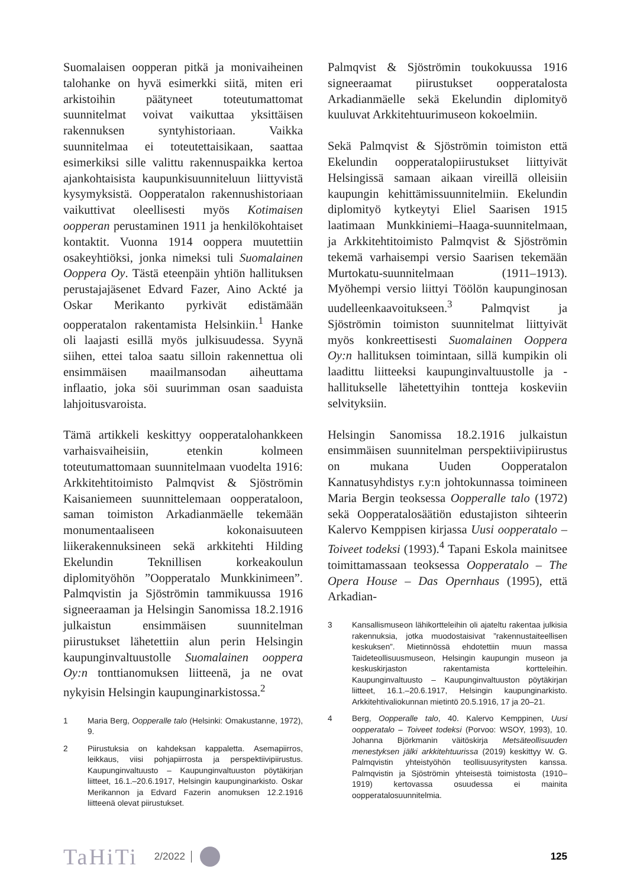Suomalaisen oopperan pitkä ja monivaiheinen talohanke on hyvä esimerkki siitä, miten eri arkistoihin päätyneet toteutumattomat suunnitelmat voivat vaikuttaa yksittäisen rakennuksen syntyhistoriaan. Vaikka suunnitelmaa ei toteutettaisikaan, saattaa esimerkiksi sille valittu rakennuspaikka kertoa ajankohtaisista kaupunkisuunniteluun liittyvistä kysymyksistä. Oopperatalon rakennushistoriaan vaikuttivat oleellisesti myös Kotimaisen oopperan perustaminen 1911 ja henkilökohtaiset kontaktit. Vuonna 1914 ooppera muutettiin osakeyhtiöksi, jonka nimeksi tuli Suomalainen Ooppera Oy. Tästä eteenpäin yhtiön hallituksen perustajajäsenet Edvard Fazer, Aino Ackté ja Oskar Merikanto pyrkivät edistämään oopperatalon rakentamista Helsinkiin.<sup>1</sup> Hanke oli laajasti esillä myös julkisuudessa. Syynä siihen, ettei taloa saatu silloin rakennettua oli ensimmäisen maailmansodan aiheuttama inflaatio, joka söi suurimman osan saaduista lahjoitusvaroista.
Tämä artikkeli keskittyy oopperatalohankkeen varhaisvaiheisiin, etenkin kolmeen toteutumattomaan suunnitelmaan vuodelta 1916: Arkkitehtitoimisto Palmqvist & Sjöströmin Kaisaniemeen suunnittelemaan oopperataloon, saman toimiston Arkadianmäelle tekemään monumentaaliseen kokonaisuuteen liikerakennuksineen sekä arkkitehti Hilding Ekelundin Teknillisen korkeakoulun diplomityöhön ”Oopperatalo Munkkinimeen”. Palmqvistin ja Sjöströmin tammikuussa 1916 signeeraaman ja Helsingin Sanomissa 18.2.1916 julkaistun ensimmäisen suunnitelman piirustukset lähetettiin alun perin Helsingin kaupunginvaltuustolle Suomalainen ooppera Oy:n tonttianomuksen liitteenä, ja ne ovat nykyisin Helsingin kaupunginarkistossa.<sup>2</sup>
1 Maria Berg, Oopperalle talo (Helsinki: Omakustanne, 1972), 9.
2 Piirustuksia on kahdeksan kappaletta. Asemapiirros, leikkaus, viisi pohjapiirrosta ja perspektiivipiirustus. Kaupunginvaltuusto – Kaupunginvaltuuston pöytäkirjan liitteet, 16.1.–20.6.1917, Helsingin kaupunginarkisto. Oskar Merikannon ja Edvard Fazerin anomuksen 12.2.1916 liitteenä olevat piirustukset.
Palmqvist & Sjöströmin toukokuussa 1916 signeeraamat piirustukset oopperatalosta Arkadianmäelle sekä Ekelundin diplomityö kuuluvat Arkkitehtuurimuseon kokoelmiin.
Sekä Palmqvist & Sjöströmin toimiston että Ekelundin oopperatalopiirustukset liittyivät Helsingissä samaan aikaan vireillä olleisiin kaupungin kehittämissuunnitelmiin. Ekelundin diplomityö kytkeytyi Eliel Saarisen 1915 laatimaan Munkkiniemi–Haaga-suunnitelmaan, ja Arkkitehtitoimisto Palmqvist & Sjöströmin tekemä varhaisempi versio Saarisen tekemään Murtokatu-suunnitelmaan (1911–1913). Myöhempi versio liittyi Töölön kaupunginosan uudelleenkaavoitukseen.<sup>3</sup> Palmqvist ja Sjöströmin toimiston suunnitelmat liittyivät myös konkreettisesti Suomalainen Ooppera Oy:n hallituksen toimintaan, sillä kumpikin oli laadittu liitteeksi kaupunginvaltuustolle ja -hallitukselle lähetettyihin tontteja koskeviin selvityksiin.
Helsingin Sanomissa 18.2.1916 julkaistun ensimmäisen suunnitelman perspektiivipiirustus on mukana Uuden Oopperatalon Kannatusyhdistys r.y:n johtokunnassa toimineen Maria Bergin teoksessa Oopperalle talo (1972) sekä Oopperatalosäätiön edustajiston sihteerin Kalervo Kemppisen kirjassa Uusi oopperatalo – Toiveet todeksi (1993).<sup>4</sup> Tapani Eskola mainitsee toimittamassaan teoksessa Oopperatalo – The Opera House – Das Opernhaus (1995), että Arkadian-
3 Kansallismuseon lähikortteleihin oli ajateltu rakentaa julkisia rakennuksia, jotka muodostaisivat ”rakennustaiteellisen keskuksen”. Mietinnössä ehdotettiin muun massa Taideteollisuusmuseon, Helsingin kaupungin museon ja keskuskirjaston rakentamista kortteleihin. Kaupunginvaltuusto – Kaupunginvaltuuston pöytäkirjan liitteet, 16.1.–20.6.1917, Helsingin kaupunginarkisto. Arkkitehtivaliokunnan mietintö 20.5.1916, 17 ja 20–21.
4 Berg, Oopperalle talo, 40. Kalervo Kemppinen, Uusi oopperatalo – Toiveet todeksi (Porvoo: WSOY, 1993), 10. Johanna Björkmanin väitöskirja Metsäteollisuuden menestyksen jälki arkkitehtuurissa (2019) keskittyy W. G. Palmqvistin yhteistyöhön teollisuusyritysten kanssa. Palmqvistin ja Sjöströmin yhteisestä toimistosta (1910–1919) kertovassa osuudessa ei mainita oopperatalosuunnitelmia.
TaHiTi 2/2022 125